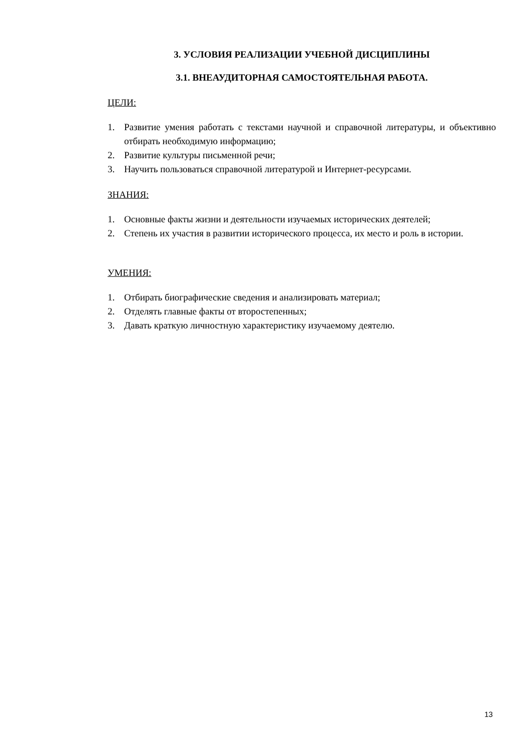3. УСЛОВИЯ РЕАЛИЗАЦИИ УЧЕБНОЙ ДИСЦИПЛИНЫ
3.1. ВНЕАУДИТОРНАЯ САМОСТОЯТЕЛЬНАЯ РАБОТА.
ЦЕЛИ:
1. Развитие умения работать с текстами научной и справочной литературы, и объективно отбирать необходимую информацию;
2. Развитие культуры письменной речи;
3. Научить пользоваться справочной литературой и Интернет-ресурсами.
ЗНАНИЯ:
1. Основные факты жизни и деятельности изучаемых исторических деятелей;
2. Степень их участия в развитии исторического процесса, их место и роль в истории.
УМЕНИЯ:
1. Отбирать биографические сведения и анализировать материал;
2. Отделять главные факты от второстепенных;
3. Давать краткую личностную характеристику изучаемому деятелю.
13